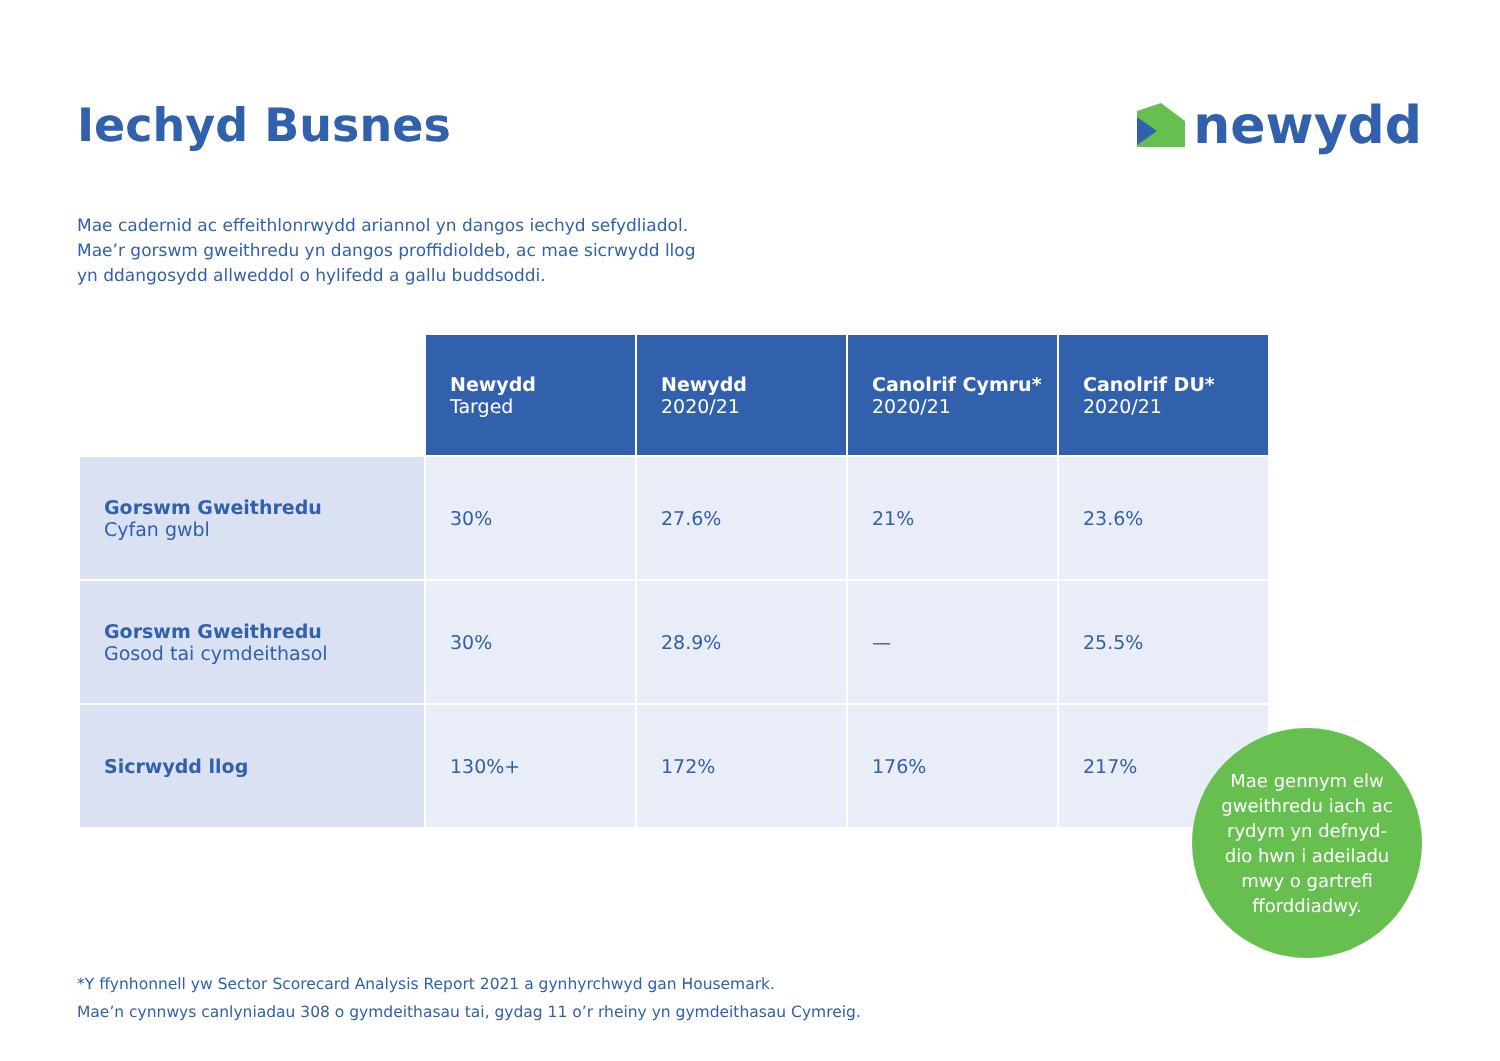Iechyd Busnes newydd
Mae cadernid ac effeithlonrwydd ariannol yn dangos iechyd sefydliadol. Mae’r gorswm gweithredu yn dangos proffidioldeb, ac mae sicrwydd llog yn ddangosydd allweddol o hylifedd a gallu buddsoddi.
| | Newydd Targed | Newydd 2020/21 | Canolrif Cymru* 2020/21 | Canolrif DU* 2020/21 |
| --- | --- | --- | --- | --- |
| Gorswm Gweithredu Cyfan gwbl | 30% | 27.6% | 21% | 23.6% |
| Gorswm Gweithredu Gosod tai cymdeithasol | 30% | 28.9% | — | 25.5% |
| Sicrwydd llog | 130%+ | 172% | 176% | 217% |
Mae gennym elw
gweithredu iach ac
rydym yn defnyd-
dio hwn i adeiladu
mwy o gartrefi
fforddiadwy.
*Y ffynhonnell yw Sector Scorecard Analysis Report 2021 a gynhyrchwyd gan Housemark.
Mae’n cynnwys canlyniadau 308 o gymdeithasau tai, gydag 11 o’r rheiny yn gymdeithasau Cymreig.